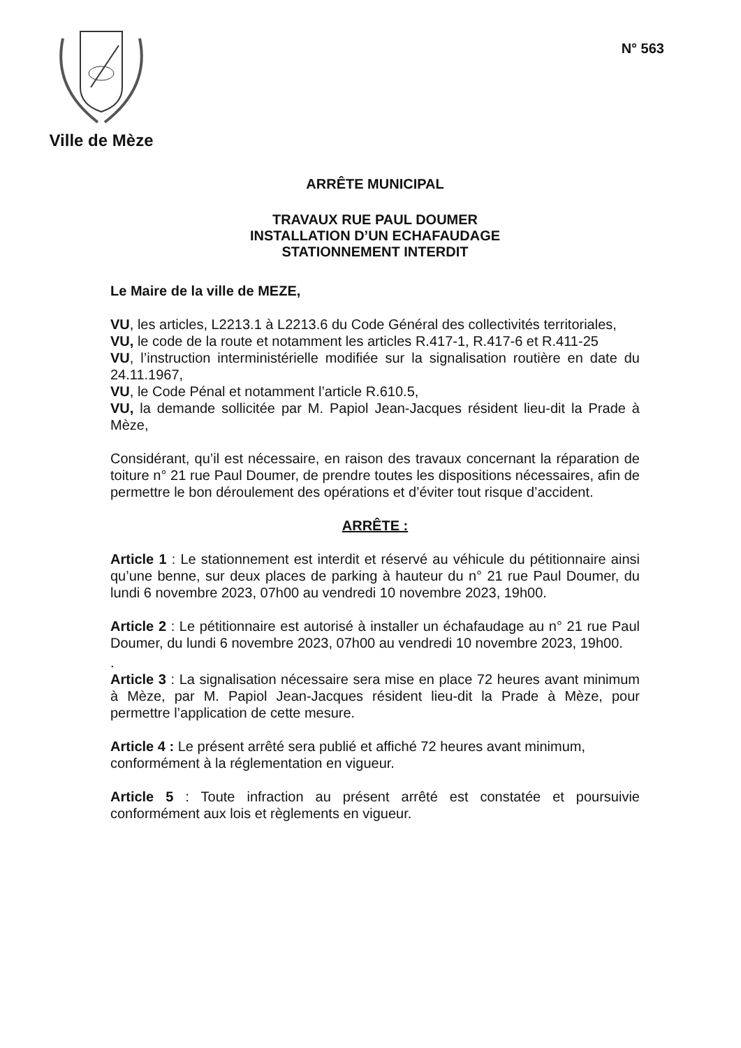Ville de Mèze
N° 563
ARRÊTE MUNICIPAL
TRAVAUX RUE PAUL DOUMER
INSTALLATION D’UN ECHAFAUDAGE
STATIONNEMENT INTERDIT
Le Maire de la ville de MEZE,
VU, les articles, L2213.1 à L2213.6 du Code Général des collectivités territoriales,
VU, le code de la route et notamment les articles R.417-1, R.417-6 et R.411-25
VU, l’instruction interministérielle modifiée sur la signalisation routière en date du 24.11.1967,
VU, le Code Pénal et notamment l’article R.610.5,
VU, la demande sollicitée par M. Papiol Jean-Jacques résident lieu-dit la Prade à Mèze,
Considérant, qu’il est nécessaire, en raison des travaux concernant la réparation de toiture n° 21 rue Paul Doumer, de prendre toutes les dispositions nécessaires, afin de permettre le bon déroulement des opérations et d’éviter tout risque d’accident.
ARRÊTE :
Article 1 : Le stationnement est interdit et réservé au véhicule du pétitionnaire ainsi qu’une benne, sur deux places de parking à hauteur du n° 21 rue Paul Doumer, du lundi 6 novembre 2023, 07h00 au vendredi 10 novembre 2023, 19h00.
Article 2 : Le pétitionnaire est autorisé à installer un échafaudage au n° 21 rue Paul Doumer, du lundi 6 novembre 2023, 07h00 au vendredi 10 novembre 2023, 19h00.
.
Article 3 : La signalisation nécessaire sera mise en place 72 heures avant minimum à Mèze, par M. Papiol Jean-Jacques résident lieu-dit la Prade à Mèze, pour permettre l’application de cette mesure.
Article 4 : Le présent arrêté sera publié et affiché 72 heures avant minimum, conformément à la réglementation en vigueur.
Article 5 : Toute infraction au présent arrêté est constatée et poursuivie conformément aux lois et règlements en vigueur.